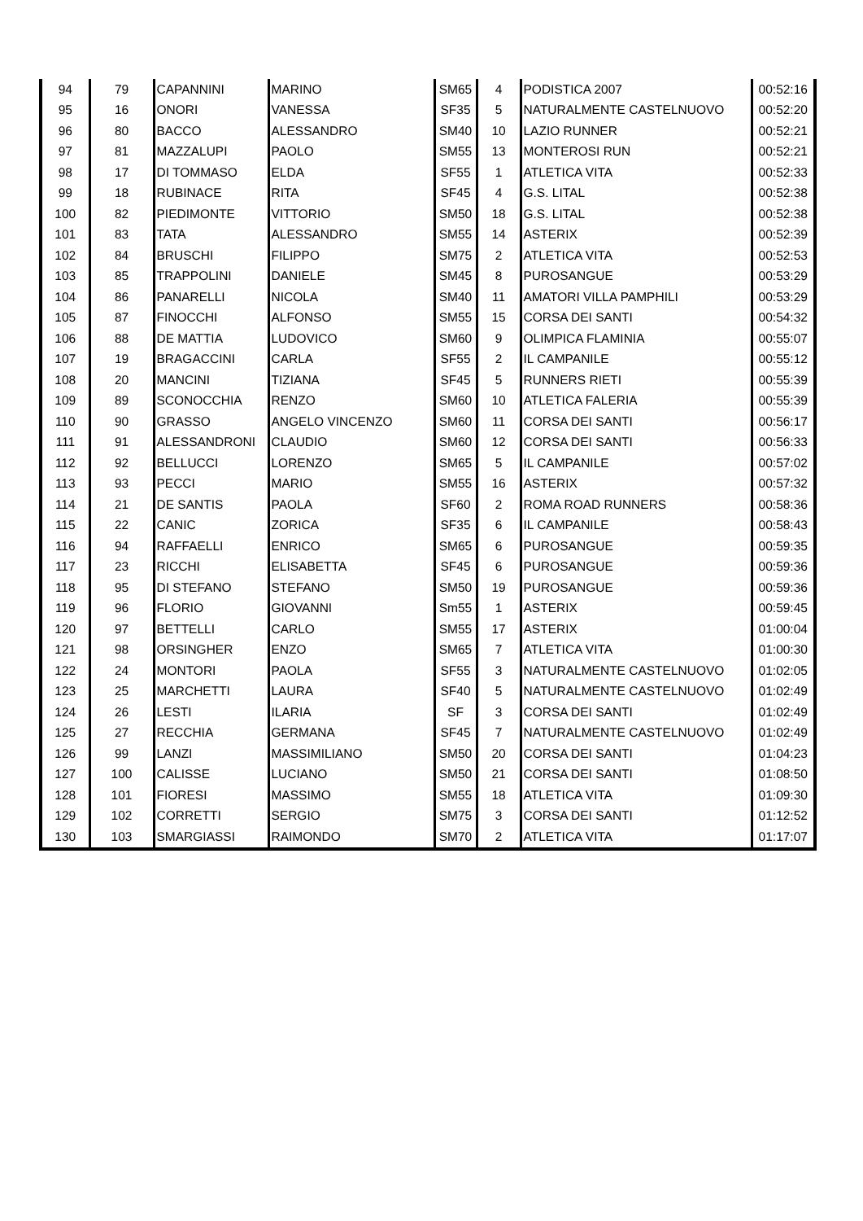| 94 | 79 | CAPANNINI | MARINO | SM65 | 4 | PODISTICA 2007 | 00:52:16 |
| 95 | 16 | ONORI | VANESSA | SF35 | 5 | NATURALMENTE CASTELNUOVO | 00:52:20 |
| 96 | 80 | BACCO | ALESSANDRO | SM40 | 10 | LAZIO RUNNER | 00:52:21 |
| 97 | 81 | MAZZALUPI | PAOLO | SM55 | 13 | MONTEROSI RUN | 00:52:21 |
| 98 | 17 | DI TOMMASO | ELDA | SF55 | 1 | ATLETICA VITA | 00:52:33 |
| 99 | 18 | RUBINACE | RITA | SF45 | 4 | G.S. LITAL | 00:52:38 |
| 100 | 82 | PIEDIMONTE | VITTORIO | SM50 | 18 | G.S. LITAL | 00:52:38 |
| 101 | 83 | TATA | ALESSANDRO | SM55 | 14 | ASTERIX | 00:52:39 |
| 102 | 84 | BRUSCHI | FILIPPO | SM75 | 2 | ATLETICA VITA | 00:52:53 |
| 103 | 85 | TRAPPOLINI | DANIELE | SM45 | 8 | PUROSANGUE | 00:53:29 |
| 104 | 86 | PANARELLI | NICOLA | SM40 | 11 | AMATORI VILLA PAMPHILI | 00:53:29 |
| 105 | 87 | FINOCCHI | ALFONSO | SM55 | 15 | CORSA DEI SANTI | 00:54:32 |
| 106 | 88 | DE MATTIA | LUDOVICO | SM60 | 9 | OLIMPICA FLAMINIA | 00:55:07 |
| 107 | 19 | BRAGACCINI | CARLA | SF55 | 2 | IL CAMPANILE | 00:55:12 |
| 108 | 20 | MANCINI | TIZIANA | SF45 | 5 | RUNNERS RIETI | 00:55:39 |
| 109 | 89 | SCONOCCHIA | RENZO | SM60 | 10 | ATLETICA FALERIA | 00:55:39 |
| 110 | 90 | GRASSO | ANGELO VINCENZO | SM60 | 11 | CORSA DEI SANTI | 00:56:17 |
| 111 | 91 | ALESSANDRONI | CLAUDIO | SM60 | 12 | CORSA DEI SANTI | 00:56:33 |
| 112 | 92 | BELLUCCI | LORENZO | SM65 | 5 | IL CAMPANILE | 00:57:02 |
| 113 | 93 | PECCI | MARIO | SM55 | 16 | ASTERIX | 00:57:32 |
| 114 | 21 | DE SANTIS | PAOLA | SF60 | 2 | ROMA ROAD RUNNERS | 00:58:36 |
| 115 | 22 | CANIC | ZORICA | SF35 | 6 | IL CAMPANILE | 00:58:43 |
| 116 | 94 | RAFFAELLI | ENRICO | SM65 | 6 | PUROSANGUE | 00:59:35 |
| 117 | 23 | RICCHI | ELISABETTA | SF45 | 6 | PUROSANGUE | 00:59:36 |
| 118 | 95 | DI STEFANO | STEFANO | SM50 | 19 | PUROSANGUE | 00:59:36 |
| 119 | 96 | FLORIO | GIOVANNI | Sm55 | 1 | ASTERIX | 00:59:45 |
| 120 | 97 | BETTELLI | CARLO | SM55 | 17 | ASTERIX | 01:00:04 |
| 121 | 98 | ORSINGHER | ENZO | SM65 | 7 | ATLETICA VITA | 01:00:30 |
| 122 | 24 | MONTORI | PAOLA | SF55 | 3 | NATURALMENTE CASTELNUOVO | 01:02:05 |
| 123 | 25 | MARCHETTI | LAURA | SF40 | 5 | NATURALMENTE CASTELNUOVO | 01:02:49 |
| 124 | 26 | LESTI | ILARIA | SF | 3 | CORSA DEI SANTI | 01:02:49 |
| 125 | 27 | RECCHIA | GERMANA | SF45 | 7 | NATURALMENTE CASTELNUOVO | 01:02:49 |
| 126 | 99 | LANZI | MASSIMILIANO | SM50 | 20 | CORSA DEI SANTI | 01:04:23 |
| 127 | 100 | CALISSE | LUCIANO | SM50 | 21 | CORSA DEI SANTI | 01:08:50 |
| 128 | 101 | FIORESI | MASSIMO | SM55 | 18 | ATLETICA VITA | 01:09:30 |
| 129 | 102 | CORRETTI | SERGIO | SM75 | 3 | CORSA DEI SANTI | 01:12:52 |
| 130 | 103 | SMARGIASSI | RAIMONDO | SM70 | 2 | ATLETICA VITA | 01:17:07 |